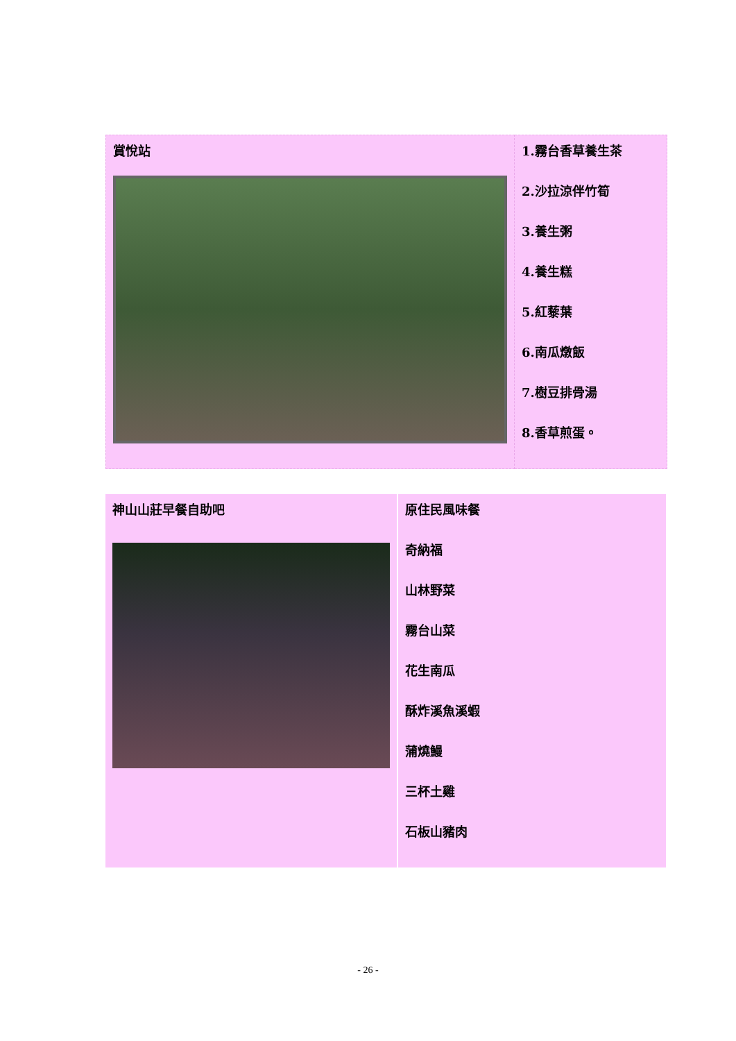| 賞悅站 | 1.霧台香草養生茶 2.沙拉涼伴竹筍 3.養生粥 4.養生糕 5.紅藜葉 6.南瓜燉飯 7.樹豆排骨湯 8.香草煎蛋。 |
| 神山山莊早餐自助吧 | 原住民風味餐 奇納福 山林野菜 霧台山菜 花生南瓜 酥炸溪魚溪蝦 蒲燒鰻 三杯土雞 石板山豬肉 |
- 26 -